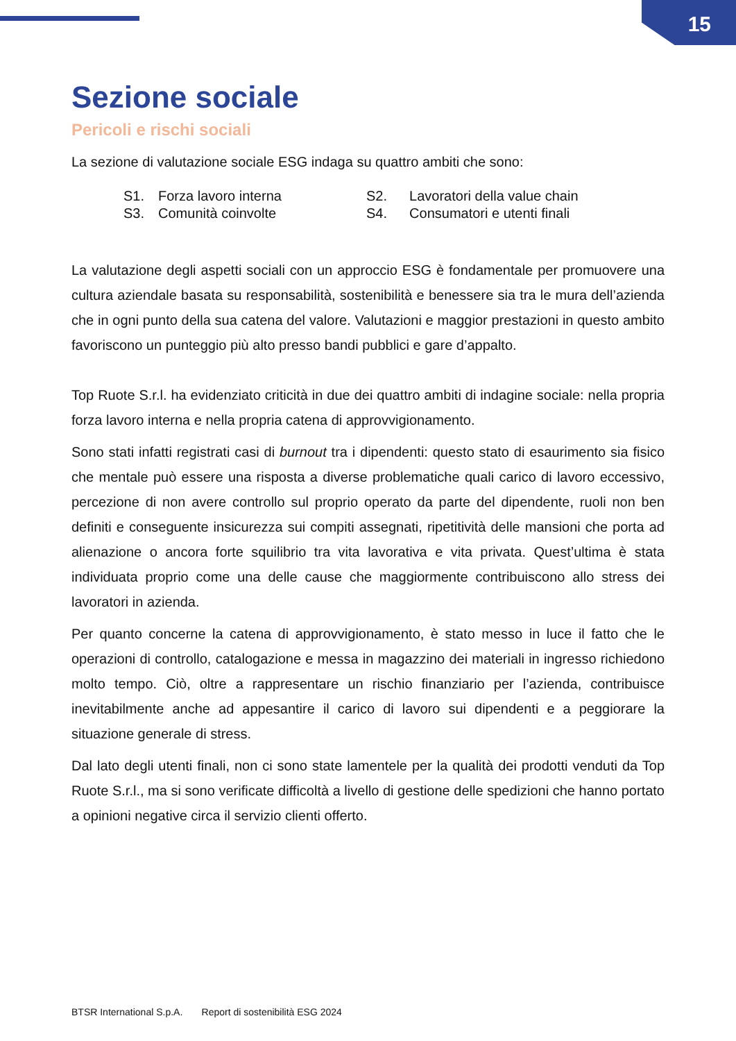15
Sezione sociale
Pericoli e rischi sociali
La sezione di valutazione sociale ESG indaga su quattro ambiti che sono:
| S1. | Forza lavoro interna | S2. | Lavoratori della value chain |
| S3. | Comunità coinvolte | S4. | Consumatori e utenti finali |
La valutazione degli aspetti sociali con un approccio ESG è fondamentale per promuovere una cultura aziendale basata su responsabilità, sostenibilità e benessere sia tra le mura dell’azienda che in ogni punto della sua catena del valore. Valutazioni e maggior prestazioni in questo ambito favoriscono un punteggio più alto presso bandi pubblici e gare d’appalto.
Top Ruote S.r.l. ha evidenziato criticità in due dei quattro ambiti di indagine sociale: nella propria forza lavoro interna e nella propria catena di approvvigionamento.
Sono stati infatti registrati casi di burnout tra i dipendenti: questo stato di esaurimento sia fisico che mentale può essere una risposta a diverse problematiche quali carico di lavoro eccessivo, percezione di non avere controllo sul proprio operato da parte del dipendente, ruoli non ben definiti e conseguente insicurezza sui compiti assegnati, ripetitività delle mansioni che porta ad alienazione o ancora forte squilibrio tra vita lavorativa e vita privata. Quest’ultima è stata individuata proprio come una delle cause che maggiormente contribuiscono allo stress dei lavoratori in azienda.
Per quanto concerne la catena di approvvigionamento, è stato messo in luce il fatto che le operazioni di controllo, catalogazione e messa in magazzino dei materiali in ingresso richiedono molto tempo. Ciò, oltre a rappresentare un rischio finanziario per l’azienda, contribuisce inevitabilmente anche ad appesantire il carico di lavoro sui dipendenti e a peggiorare la situazione generale di stress.
Dal lato degli utenti finali, non ci sono state lamentele per la qualità dei prodotti venduti da Top Ruote S.r.l., ma si sono verificate difficoltà a livello di gestione delle spedizioni che hanno portato a opinioni negative circa il servizio clienti offerto.
BTSR International S.p.A. Report di sostenibilità ESG 2024